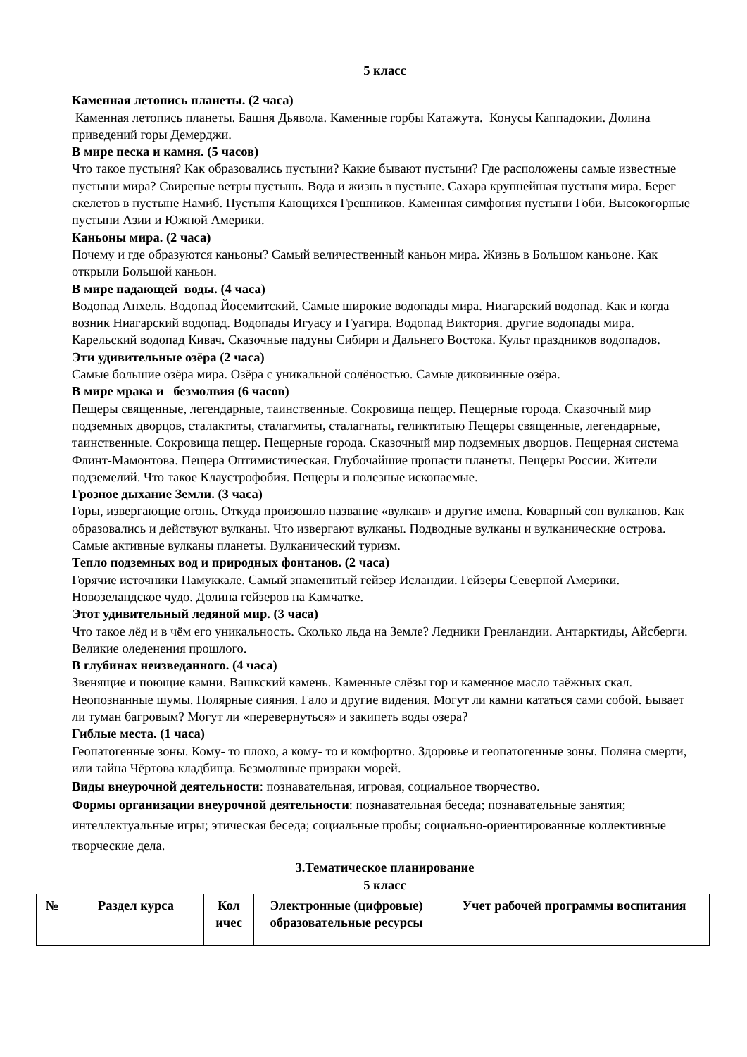5 класс
Каменная летопись планеты. (2 часа)
Каменная летопись планеты. Башня Дьявола. Каменные горбы Катажута. Конусы Каппадокии. Долина приведений горы Демерджи.
В мире песка и камня. (5 часов)
Что такое пустыня? Как образовались пустыни? Какие бывают пустыни? Где расположены самые известные пустыни мира? Свирепые ветры пустынь. Вода и жизнь в пустыне. Сахара крупнейшая пустыня мира. Берег скелетов в пустыне Намиб. Пустыня Кающихся Грешников. Каменная симфония пустыни Гоби. Высокогорные пустыни Азии и Южной Америки.
Каньоны мира. (2 часа)
Почему и где образуются каньоны? Самый величественный каньон мира. Жизнь в Большом каньоне. Как открыли Большой каньон.
В мире падающей воды. (4 часа)
Водопад Анхель. Водопад Йосемитский. Самые широкие водопады мира. Ниагарский водопад. Как и когда возник Ниагарский водопад. Водопады Игуасу и Гуагира. Водопад Виктория. другие водопады мира. Карельский водопад Кивач. Сказочные падуны Сибири и Дальнего Востока. Культ праздников водопадов.
Эти удивительные озёра (2 часа)
Самые большие озёра мира. Озёра с уникальной солёностью. Самые диковинные озёра.
В мире мрака и безмолвия (6 часов)
Пещеры священные, легендарные, таинственные. Сокровища пещер. Пещерные города. Сказочный мир подземных дворцов, сталактиты, сталагмиты, сталагнаты, геликтитыю Пещеры священные, легендарные, таинственные. Сокровища пещер. Пещерные города. Сказочный мир подземных дворцов. Пещерная система Флинт-Мамонтова. Пещера Оптимистическая. Глубочайшие пропасти планеты. Пещеры России. Жители подземелий. Что такое Клаустрофобия. Пещеры и полезные ископаемые.
Грозное дыхание Земли. (3 часа)
Горы, извергающие огонь. Откуда произошло название «вулкан» и другие имена. Коварный сон вулканов. Как образовались и действуют вулканы. Что извергают вулканы. Подводные вулканы и вулканические острова. Самые активные вулканы планеты. Вулканический туризм.
Тепло подземных вод и природных фонтанов. (2 часа)
Горячие источники Памуккале. Самый знаменитый гейзер Исландии. Гейзеры Северной Америки. Новозеландское чудо. Долина гейзеров на Камчатке.
Этот удивительный ледяной мир. (3 часа)
Что такое лёд и в чём его уникальность. Сколько льда на Земле? Ледники Гренландии. Антарктиды, Айсберги. Великие оледенения прошлого.
В глубинах неизведанного. (4 часа)
Звенящие и поющие камни. Вашкский камень. Каменные слёзы гор и каменное масло таёжных скал. Неопознанные шумы. Полярные сияния. Гало и другие видения. Могут ли камни кататься сами собой. Бывает ли туман багровым? Могут ли «перевернуться» и закипеть воды озера?
Гиблые места. (1 часа)
Геопатогенные зоны. Кому- то плохо, а кому- то и комфортно. Здоровье и геопатогенные зоны. Поляна смерти, или тайна Чёртова кладбища. Безмолвные призраки морей.
Виды внеурочной деятельности: познавательная, игровая, социальное творчество.
Формы организации внеурочной деятельности: познавательная беседа; познавательные занятия; интеллектуальные игры; этическая беседа; социальные пробы; социально-ориентированные коллективные творческие дела.
3.Тематическое планирование
5 класс
| № | Раздел курса | Кол ичес | Электронные (цифровые) образовательные ресурсы | Учет рабочей программы воспитания |